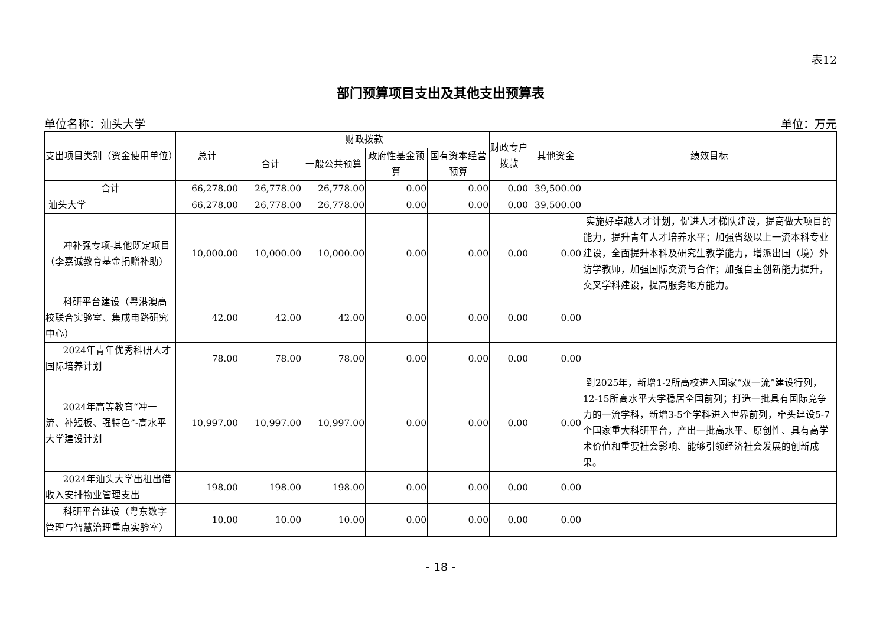表12
部门预算项目支出及其他支出预算表
单位名称：汕头大学 单位：万元
| 支出项目类别（资金使用单位） | 总计 | 财政拨款 | | | | 财政专户拨款 | 其他资金 | 绩效目标 |
| --- | --- | --- | --- | --- | --- | --- | --- | --- |
| | | 合计 | 一般公共预算 | 政府性基金预算 | 国有资本经营预算 | | | |
| 合计 | 66,278.00 | 26,778.00 | 26,778.00 | 0.00 | 0.00 | 0.00 | 39,500.00 | |
| 汕头大学 | 66,278.00 | 26,778.00 | 26,778.00 | 0.00 | 0.00 | 0.00 | 39,500.00 | |
| 冲补强专项-其他既定项目（李嘉诚教育基金捐赠补助） | 10,000.00 | 10,000.00 | 10,000.00 | 0.00 | 0.00 | 0.00 | 0.00 | 实施好卓越人才计划，促进人才梯队建设，提高做大项目的能力，提升青年人才培养水平；加强省级以上一流本科专业建设，全面提升本科及研究生教学能力，增派出国（境）外访学教师，加强国际交流与合作；加强自主创新能力提升，交叉学科建设，提高服务地方能力。 |
| 科研平台建设（粤港澳高校联合实验室、集成电路研究中心） | 42.00 | 42.00 | 42.00 | 0.00 | 0.00 | 0.00 | 0.00 | |
| 2024年青年优秀科研人才国际培养计划 | 78.00 | 78.00 | 78.00 | 0.00 | 0.00 | 0.00 | 0.00 | |
| 2024年高等教育“冲一流、补短板、强特色”-高水平大学建设计划 | 10,997.00 | 10,997.00 | 10,997.00 | 0.00 | 0.00 | 0.00 | 0.00 | 到2025年，新增1-2所高校进入国家“双一流”建设行列，12-15所高水平大学稳居全国前列；打造一批具有国际竞争力的一流学科，新增3-5个学科进入世界前列，牵头建设5-7个国家重大科研平台，产出一批高水平、原创性、具有高学术价值和重要社会影响、能够引领经济社会发展的创新成果。 |
| 2024年汕头大学出租出借收入安排物业管理支出 | 198.00 | 198.00 | 198.00 | 0.00 | 0.00 | 0.00 | 0.00 | |
| 科研平台建设（粤东数字管理与智慧治理重点实验室） | 10.00 | 10.00 | 10.00 | 0.00 | 0.00 | 0.00 | 0.00 | |
- 18 -